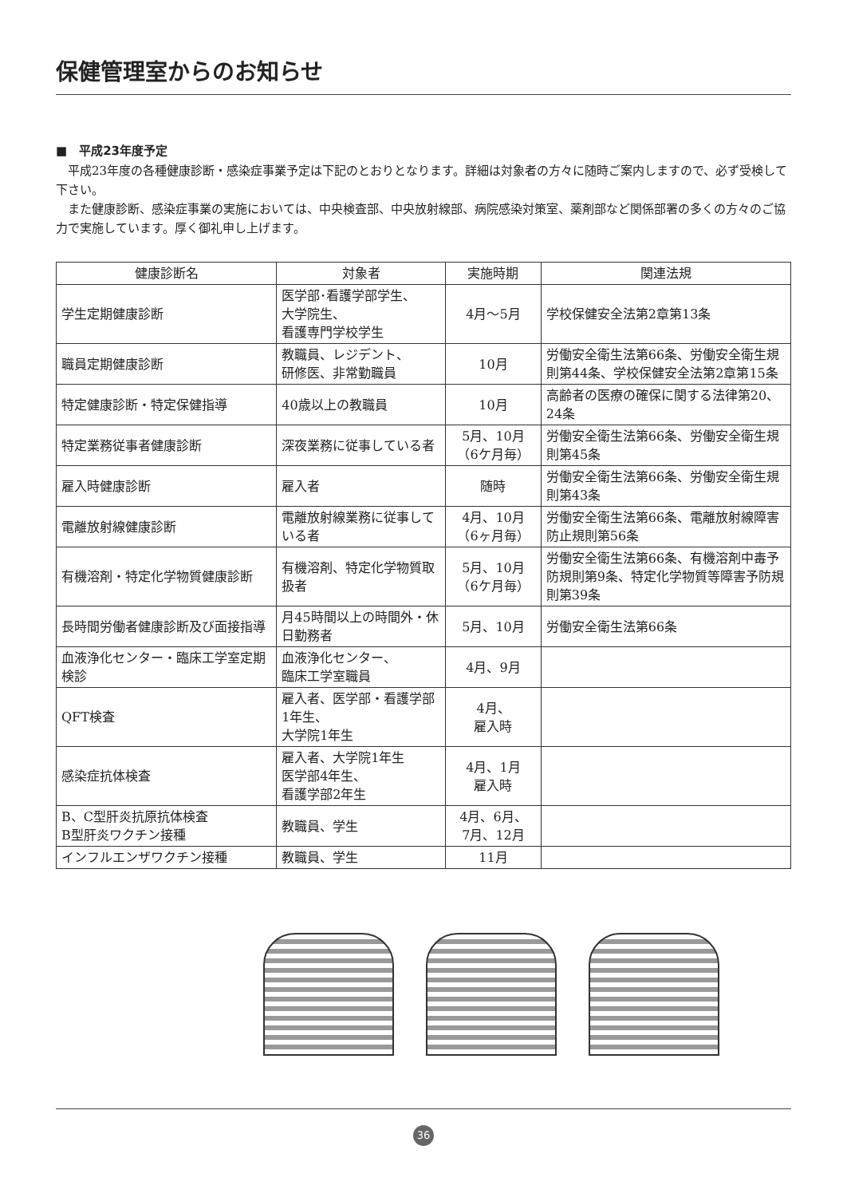保健管理室からのお知らせ
■　平成23年度予定
平成23年度の各種健康診断・感染症事業予定は下記のとおりとなります。詳細は対象者の方々に随時ご案内しますので、必ず受検して下さい。
また健康診断、感染症事業の実施においては、中央検査部、中央放射線部、病院感染対策室、薬剤部など関係部署の多くの方々のご協力で実施しています。厚く御礼申し上げます。
| 健康診断名 | 対象者 | 実施時期 | 関連法規 |
| --- | --- | --- | --- |
| 学生定期健康診断 | 医学部･看護学部学生、 大学院生、 看護専門学校学生 | 4月～5月 | 学校保健安全法第2章第13条 |
| 職員定期健康診断 | 教職員、レジデント、 研修医、非常勤職員 | 10月 | 労働安全衛生法第66条、労働安全衛生規則第44条、学校保健安全法第2章第15条 |
| 特定健康診断・特定保健指導 | 40歳以上の教職員 | 10月 | 高齢者の医療の確保に関する法律第20、24条 |
| 特定業務従事者健康診断 | 深夜業務に従事している者 | 5月、10月 （6ケ月毎） | 労働安全衛生法第66条、労働安全衛生規則第45条 |
| 雇入時健康診断 | 雇入者 | 随時 | 労働安全衛生法第66条、労働安全衛生規則第43条 |
| 電離放射線健康診断 | 電離放射線業務に従事している者 | 4月、10月 （6ヶ月毎） | 労働安全衛生法第66条、電離放射線障害防止規則第56条 |
| 有機溶剤・特定化学物質健康診断 | 有機溶剤、特定化学物質取扱者 | 5月、10月 （6ケ月毎） | 労働安全衛生法第66条、有機溶剤中毒予防規則第9条、特定化学物質等障害予防規則第39条 |
| 長時間労働者健康診断及び面接指導 | 月45時間以上の時間外・休日勤務者 | 5月、10月 | 労働安全衛生法第66条 |
| 血液浄化センター・臨床工学室定期検診 | 血液浄化センター、 臨床工学室職員 | 4月、9月 | |
| QFT検査 | 雇入者、医学部・看護学部1年生、 大学院1年生 | 4月、 雇入時 | |
| 感染症抗体検査 | 雇入者、大学院1年生 医学部4年生、 看護学部2年生 | 4月、1月 雇入時 | |
| B、C型肝炎抗原抗体検査 B型肝炎ワクチン接種 | 教職員、学生 | 4月、6月、 7月、12月 | |
| インフルエンザワクチン接種 | 教職員、学生 | 11月 | |
36